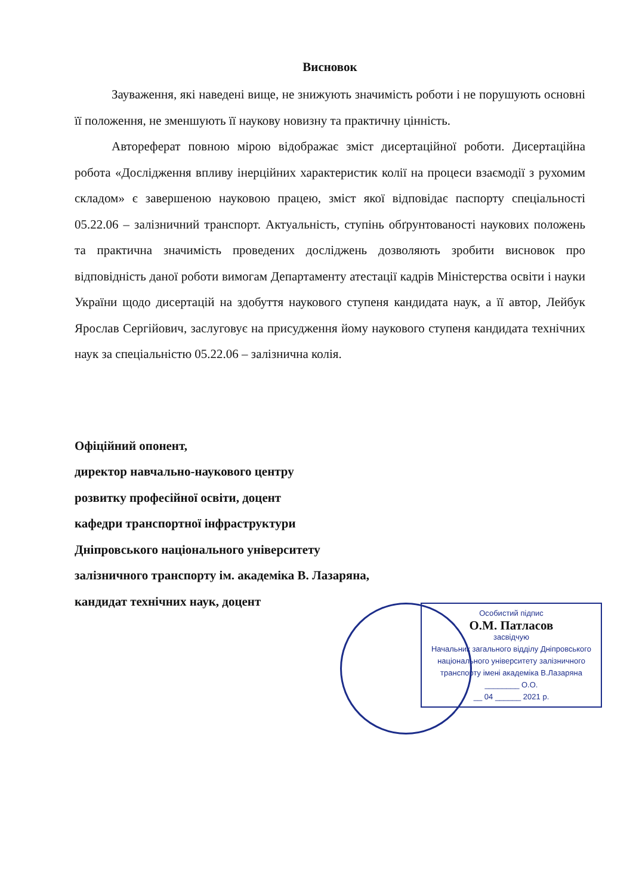Висновок
Зауваження, які наведені вище, не знижують значимість роботи і не порушують основні її положення, не зменшують її наукову новизну та практичну цінність.
Автореферат повною мірою відображає зміст дисертаційної роботи. Дисертаційна робота «Дослідження впливу інерційних характеристик колії на процеси взаємодії з рухомим складом» є завершеною науковою працею, зміст якої відповідає паспорту спеціальності 05.22.06 – залізничний транспорт. Актуальність, ступінь обґрунтованості наукових положень та практична значимість проведених досліджень дозволяють зробити висновок про відповідність даної роботи вимогам Департаменту атестації кадрів Міністерства освіти і науки України щодо дисертацій на здобуття наукового ступеня кандидата наук, а її автор, Лейбук Ярослав Сергійович, заслуговує на присудження йому наукового ступеня кандидата технічних наук за спеціальністю 05.22.06 – залізнична колія.
Офіційний опонент,
директор навчально-наукового центру
розвитку професійної освіти, доцент
кафедри транспортної інфраструктури
Дніпровського національного університету
залізничного транспорту ім. академіка В. Лазаряна,
кандидат технічних наук, доцент
Особистий підпис
О.М. Патласов
засвідчую
Начальник загального відділу Дніпровського національного університету залізничного транспорту імені академіка В.Лазаряна
________ О.О.
__ 04 ______ 2021 р.